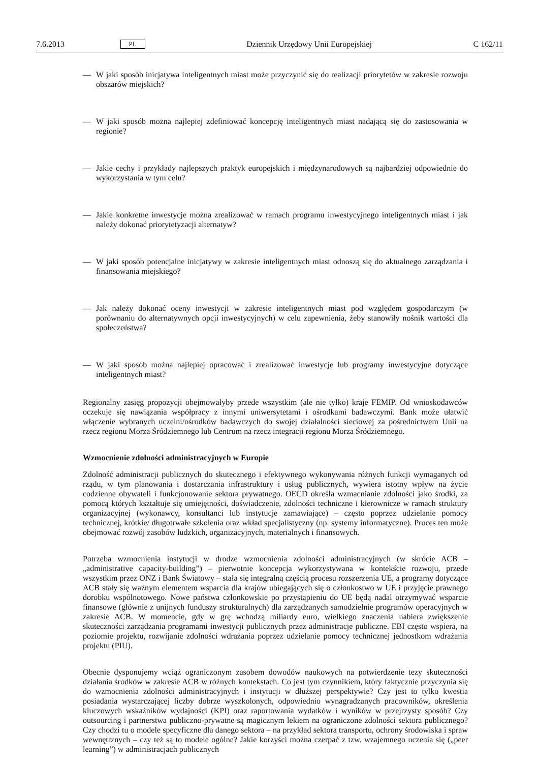7.6.2013 PL Dziennik Urzędowy Unii Europejskiej C 162/11
— W jaki sposób inicjatywa inteligentnych miast może przyczynić się do realizacji priorytetów w zakresie rozwoju obszarów miejskich?
— W jaki sposób można najlepiej zdefiniować koncepcję inteligentnych miast nadającą się do zastosowania w regionie?
— Jakie cechy i przykłady najlepszych praktyk europejskich i międzynarodowych są najbardziej odpowiednie do wykorzystania w tym celu?
— Jakie konkretne inwestycje można zrealizować w ramach programu inwestycyjnego inteligentnych miast i jak należy dokonać priorytetyzacji alternatyw?
— W jaki sposób potencjalne inicjatywy w zakresie inteligentnych miast odnoszą się do aktualnego zarządzania i finansowania miejskiego?
— Jak należy dokonać oceny inwestycji w zakresie inteligentnych miast pod względem gospodarczym (w porównaniu do alternatywnych opcji inwestycyjnych) w celu zapewnienia, żeby stanowiły nośnik wartości dla społeczeństwa?
— W jaki sposób można najlepiej opracować i zrealizować inwestycje lub programy inwestycyjne dotyczące inteligentnych miast?
Regionalny zasięg propozycji obejmowałyby przede wszystkim (ale nie tylko) kraje FEMIP. Od wnioskodawców oczekuje się nawiązania współpracy z innymi uniwersytetami i ośrodkami badawczymi. Bank może ułatwić włączenie wybranych uczelni/ośrodków badawczych do swojej działalności sieciowej za pośrednictwem Unii na rzecz regionu Morza Śródziemnego lub Centrum na rzecz integracji regionu Morza Śródziemnego.
Wzmocnienie zdolności administracyjnych w Europie
Zdolność administracji publicznych do skutecznego i efektywnego wykonywania różnych funkcji wymaganych od rządu, w tym planowania i dostarczania infrastruktury i usług publicznych, wywiera istotny wpływ na życie codzienne obywateli i funkcjonowanie sektora prywatnego. OECD określa wzmacnianie zdolności jako środki, za pomocą których kształtuje się umiejętności, doświadczenie, zdolności techniczne i kierownicze w ramach struktury organizacyjnej (wykonawcy, konsultanci lub instytucje zamawiające) – często poprzez udzielanie pomocy technicznej, krótkie/ długotrwałe szkolenia oraz wkład specjalistyczny (np. systemy informatyczne). Proces ten może obejmować rozwój zasobów ludzkich, organizacyjnych, materialnych i finansowych.
Potrzeba wzmocnienia instytucji w drodze wzmocnienia zdolności administracyjnych (w skrócie ACB – „administrative capacity-building”) – pierwotnie koncepcja wykorzystywana w kontekście rozwoju, przede wszystkim przez ONZ i Bank Światowy – stała się integralną częścią procesu rozszerzenia UE, a programy dotyczące ACB stały się ważnym elementem wsparcia dla krajów ubiegających się o członkostwo w UE i przyjęcie prawnego dorobku wspólnotowego. Nowe państwa członkowskie po przystąpieniu do UE będą nadal otrzymywać wsparcie finansowe (głównie z unijnych funduszy strukturalnych) dla zarządzanych samodzielnie programów operacyjnych w zakresie ACB. W momencie, gdy w grę wchodzą miliardy euro, wielkiego znaczenia nabiera zwiększenie skuteczności zarządzania programami inwestycji publicznych przez administracje publiczne. EBI często wspiera, na poziomie projektu, rozwijanie zdolności wdrażania poprzez udzielanie pomocy technicznej jednostkom wdrażania projektu (PIU).
Obecnie dysponujemy wciąż ograniczonym zasobem dowodów naukowych na potwierdzenie tezy skuteczności działania środków w zakresie ACB w różnych kontekstach. Co jest tym czynnikiem, który faktycznie przyczynia się do wzmocnienia zdolności administracyjnych i instytucji w dłuższej perspektywie? Czy jest to tylko kwestia posiadania wystarczającej liczby dobrze wyszkolonych, odpowiednio wynagradzanych pracowników, określenia kluczowych wskaźników wydajności (KPI) oraz raportowania wydatków i wyników w przejrzysty sposób? Czy outsourcing i partnerstwa publiczno-prywatne są magicznym lekiem na ograniczone zdolności sektora publicznego? Czy chodzi tu o modele specyficzne dla danego sektora – na przykład sektora transportu, ochrony środowiska i spraw wewnętrznych – czy też są to modele ogólne? Jakie korzyści można czerpać z tzw. wzajemnego uczenia się („peer learning”) w administracjach publicznych